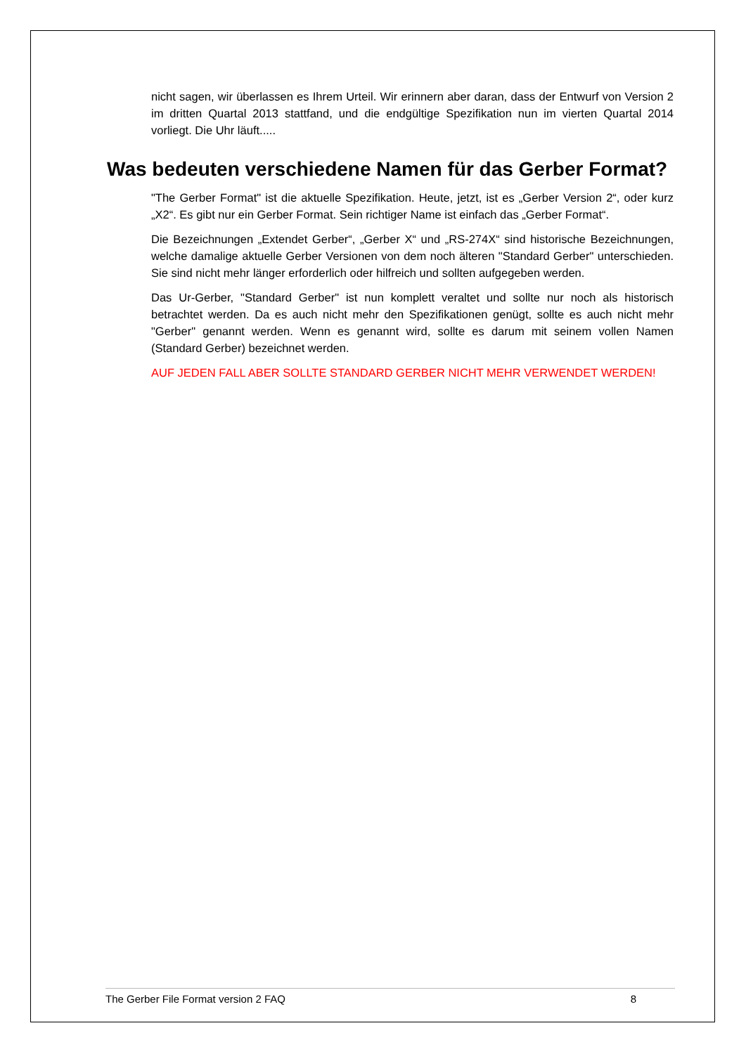nicht sagen, wir überlassen es Ihrem Urteil. Wir erinnern aber daran, dass der Entwurf von Version 2 im dritten Quartal 2013 stattfand, und die endgültige Spezifikation nun im vierten Quartal 2014 vorliegt. Die Uhr läuft.....
Was bedeuten verschiedene Namen für das Gerber Format?
"The Gerber Format" ist die aktuelle Spezifikation. Heute, jetzt, ist es „Gerber Version 2“, oder kurz „X2“. Es gibt nur ein Gerber Format. Sein richtiger Name ist einfach das „Gerber Format“.
Die Bezeichnungen „Extendet Gerber“, „Gerber X“ und „RS-274X“ sind historische Bezeichnungen, welche damalige aktuelle Gerber Versionen von dem noch älteren "Standard Gerber" unterschieden. Sie sind nicht mehr länger erforderlich oder hilfreich und sollten aufgegeben werden.
Das Ur-Gerber, "Standard Gerber" ist nun komplett veraltet und sollte nur noch als historisch betrachtet werden. Da es auch nicht mehr den Spezifikationen genügt, sollte es auch nicht mehr "Gerber" genannt werden. Wenn es genannt wird, sollte es darum mit seinem vollen Namen (Standard Gerber) bezeichnet werden.
AUF JEDEN FALL ABER SOLLTE STANDARD GERBER NICHT MEHR VERWENDET WERDEN!
The Gerber File Format version 2 FAQ 8